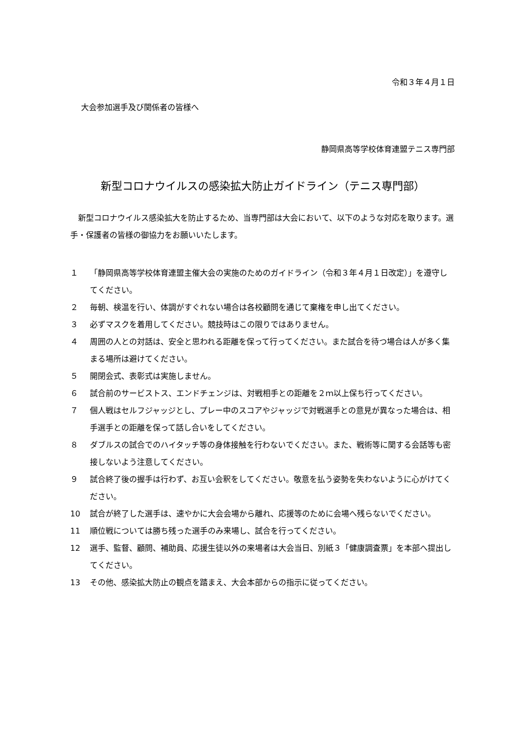令和３年４月１日
大会参加選手及び関係者の皆様へ
静岡県高等学校体育連盟テニス専門部
新型コロナウイルスの感染拡大防止ガイドライン（テニス専門部）
新型コロナウイルス感染拡大を防止するため、当専門部は大会において、以下のような対応を取ります。選手・保護者の皆様の御協力をお願いいたします。
１ 「静岡県高等学校体育連盟主催大会の実施のためのガイドライン（令和３年４月１日改定）」を遵守してください。
２ 毎朝、検温を行い、体調がすぐれない場合は各校顧問を通じて棄権を申し出てください。
３ 必ずマスクを着用してください。競技時はこの限りではありません。
４ 周囲の人との対話は、安全と思われる距離を保って行ってください。また試合を待つ場合は人が多く集まる場所は避けてください。
５ 開閉会式、表彰式は実施しません。
６ 試合前のサービストス、エンドチェンジは、対戦相手との距離を２ｍ以上保ち行ってください。
７ 個人戦はセルフジャッジとし、プレー中のスコアやジャッジで対戦選手との意見が異なった場合は、相手選手との距離を保って話し合いをしてください。
８ ダブルスの試合でのハイタッチ等の身体接触を行わないでください。また、戦術等に関する会話等も密接しないよう注意してください。
９ 試合終了後の握手は行わず、お互い会釈をしてください。敬意を払う姿勢を失わないように心がけてください。
10 試合が終了した選手は、速やかに大会会場から離れ、応援等のために会場へ残らないでください。
11 順位戦については勝ち残った選手のみ来場し、試合を行ってください。
12 選手、監督、顧問、補助員、応援生徒以外の来場者は大会当日、別紙３「健康調査票」を本部へ提出してください。
13 その他、感染拡大防止の観点を踏まえ、大会本部からの指示に従ってください。